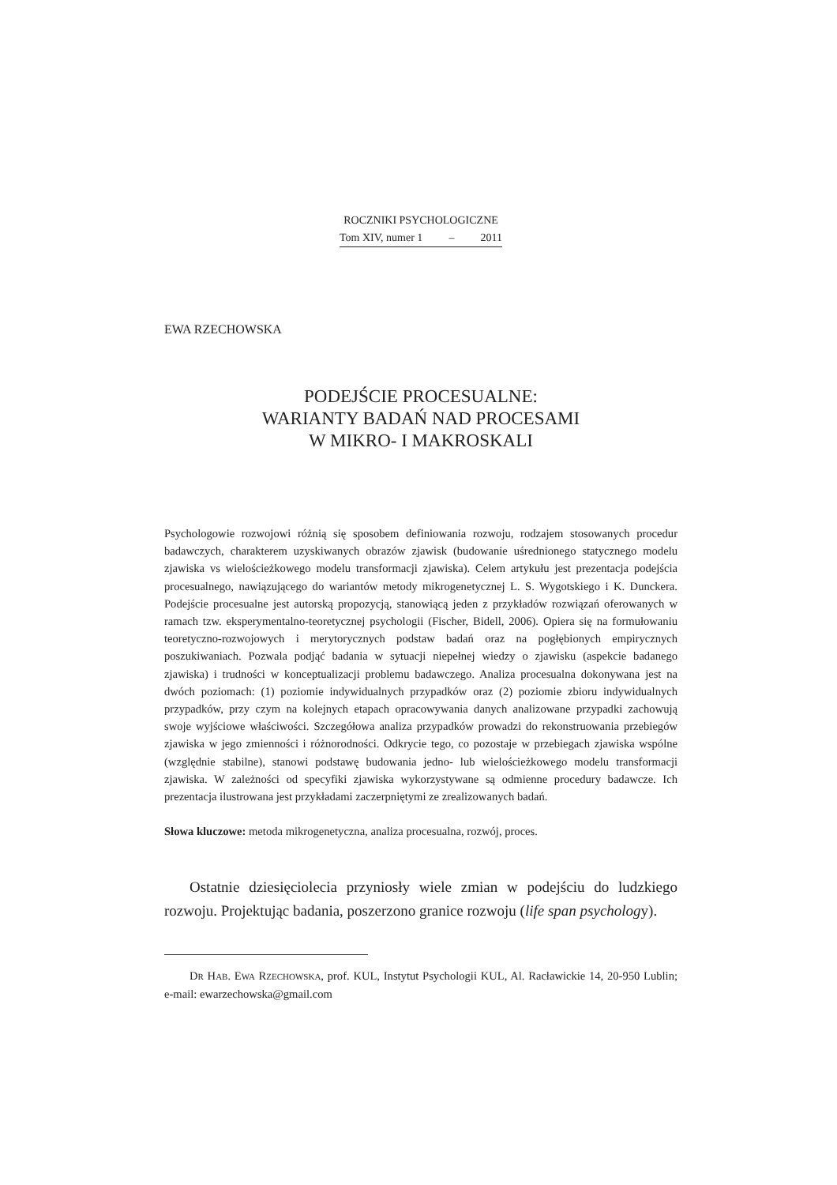ROCZNIKI PSYCHOLOGICZNE
Tom XIV, numer 1 – 2011
EWA RZECHOWSKA
PODEJŚCIE PROCESUALNE:
WARIANTY BADAŃ NAD PROCESAMI
W MIKRO- I MAKROSKALI
Psychologowie rozwojowi różnią się sposobem definiowania rozwoju, rodzajem stosowanych procedur badawczych, charakterem uzyskiwanych obrazów zjawisk (budowanie uśrednionego statycznego modelu zjawiska vs wielościeżkowego modelu transformacji zjawiska). Celem artykułu jest prezentacja podejścia procesualnego, nawiązującego do wariantów metody mikrogenetycznej L. S. Wygotskiego i K. Dunckera. Podejście procesualne jest autorską propozycją, stanowiącą jeden z przykładów rozwiązań oferowanych w ramach tzw. eksperymentalno-teoretycznej psychologii (Fischer, Bidell, 2006). Opiera się na formułowaniu teoretyczno-rozwojowych i merytorycznych podstaw badań oraz na pogłębionych empirycznych poszukiwaniach. Pozwala podjąć badania w sytuacji niepełnej wiedzy o zjawisku (aspekcie badanego zjawiska) i trudności w konceptualizacji problemu badawczego. Analiza procesualna dokonywana jest na dwóch poziomach: (1) poziomie indywidualnych przypadków oraz (2) poziomie zbioru indywidualnych przypadków, przy czym na kolejnych etapach opracowywania danych analizowane przypadki zachowują swoje wyjściowe właściwości. Szczegółowa analiza przypadków prowadzi do rekonstruowania przebiegów zjawiska w jego zmienności i różnorodności. Odkrycie tego, co pozostaje w przebiegach zjawiska wspólne (względnie stabilne), stanowi podstawę budowania jedno- lub wielościeżkowego modelu transformacji zjawiska. W zależności od specyfiki zjawiska wykorzystywane są odmienne procedury badawcze. Ich prezentacja ilustrowana jest przykładami zaczerpniętymi ze zrealizowanych badań.
Słowa kluczowe: metoda mikrogenetyczna, analiza procesualna, rozwój, proces.
Ostatnie dziesięciolecia przyniosły wiele zmian w podejściu do ludzkiego rozwoju. Projektując badania, poszerzono granice rozwoju (life span psychology).
DR HAB. EWA RZECHOWSKA, prof. KUL, Instytut Psychologii KUL, Al. Racławickie 14, 20-950 Lublin; e-mail: ewarzechowska@gmail.com